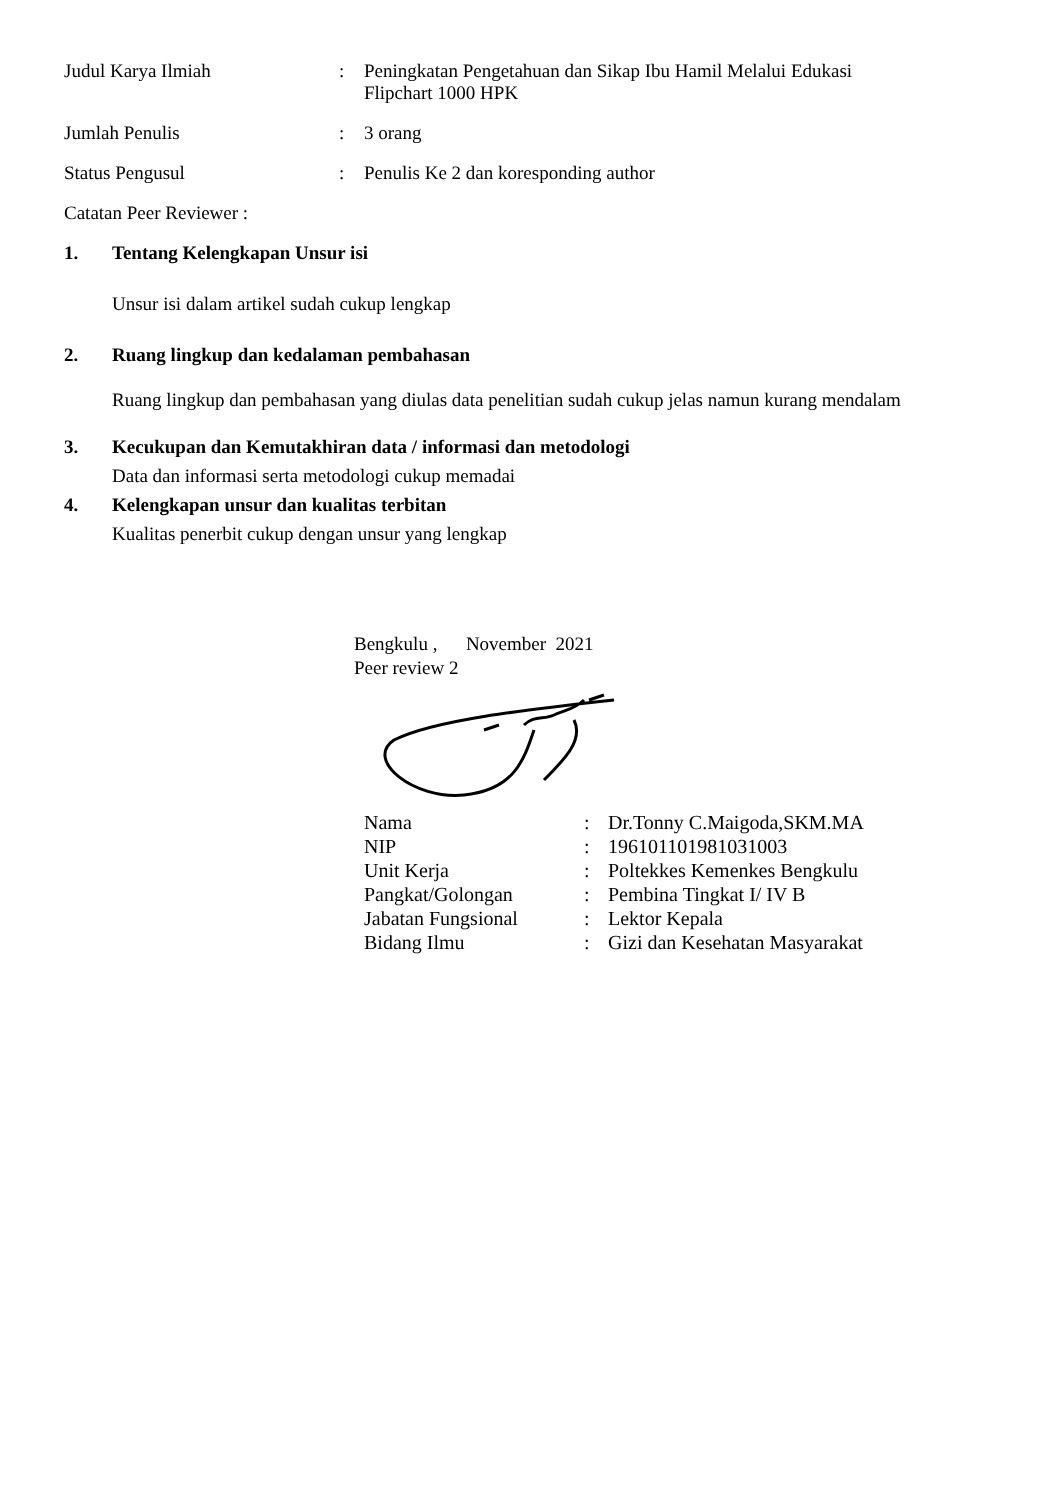Judul Karya Ilmiah : Peningkatan Pengetahuan dan Sikap Ibu Hamil Melalui Edukasi
Flipchart 1000 HPK
Jumlah Penulis : 3 orang
Status Pengusul : Penulis Ke 2 dan koresponding author
Catatan Peer Reviewer :
1. Tentang Kelengkapan Unsur isi
Unsur isi dalam artikel sudah cukup lengkap
2. Ruang lingkup dan kedalaman pembahasan
Ruang lingkup dan pembahasan yang diulas data penelitian sudah cukup jelas namun kurang mendalam
3. Kecukupan dan Kemutakhiran data / informasi dan metodologi
Data dan informasi serta metodologi cukup memadai
4. Kelengkapan unsur dan kualitas terbitan
Kualitas penerbit cukup dengan unsur yang lengkap
Bengkulu , November 2021
Peer review 2
| Nama | : | Dr.Tonny C.Maigoda,SKM.MA |
| NIP | : | 196101101981031003 |
| Unit Kerja | : | Poltekkes Kemenkes Bengkulu |
| Pangkat/Golongan | : | Pembina Tingkat I/ IV B |
| Jabatan Fungsional | : | Lektor Kepala |
| Bidang Ilmu | : | Gizi dan Kesehatan Masyarakat |